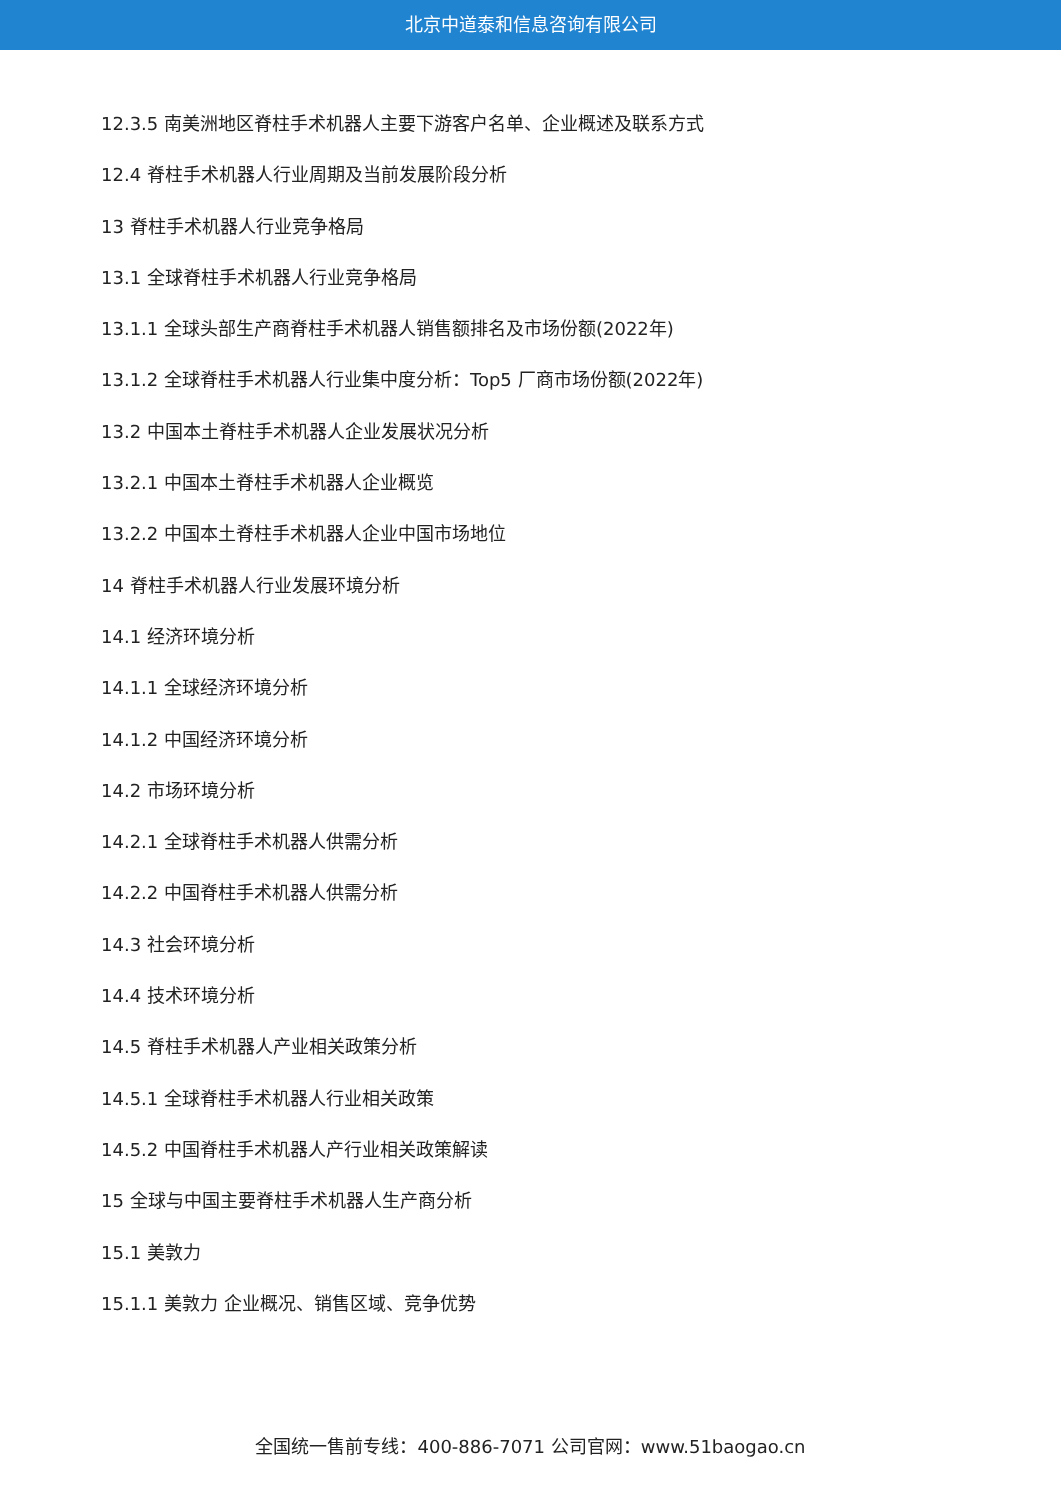北京中道泰和信息咨询有限公司
12.3.5 南美洲地区脊柱手术机器人主要下游客户名单、企业概述及联系方式
12.4 脊柱手术机器人行业周期及当前发展阶段分析
13 脊柱手术机器人行业竞争格局
13.1 全球脊柱手术机器人行业竞争格局
13.1.1 全球头部生产商脊柱手术机器人销售额排名及市场份额(2022年)
13.1.2 全球脊柱手术机器人行业集中度分析：Top5 厂商市场份额(2022年)
13.2 中国本土脊柱手术机器人企业发展状况分析
13.2.1 中国本土脊柱手术机器人企业概览
13.2.2 中国本土脊柱手术机器人企业中国市场地位
14 脊柱手术机器人行业发展环境分析
14.1 经济环境分析
14.1.1 全球经济环境分析
14.1.2 中国经济环境分析
14.2 市场环境分析
14.2.1 全球脊柱手术机器人供需分析
14.2.2 中国脊柱手术机器人供需分析
14.3 社会环境分析
14.4 技术环境分析
14.5 脊柱手术机器人产业相关政策分析
14.5.1 全球脊柱手术机器人行业相关政策
14.5.2 中国脊柱手术机器人产行业相关政策解读
15 全球与中国主要脊柱手术机器人生产商分析
15.1 美敦力
15.1.1 美敦力 企业概况、销售区域、竞争优势
全国统一售前专线：400-886-7071 公司官网：www.51baogao.cn